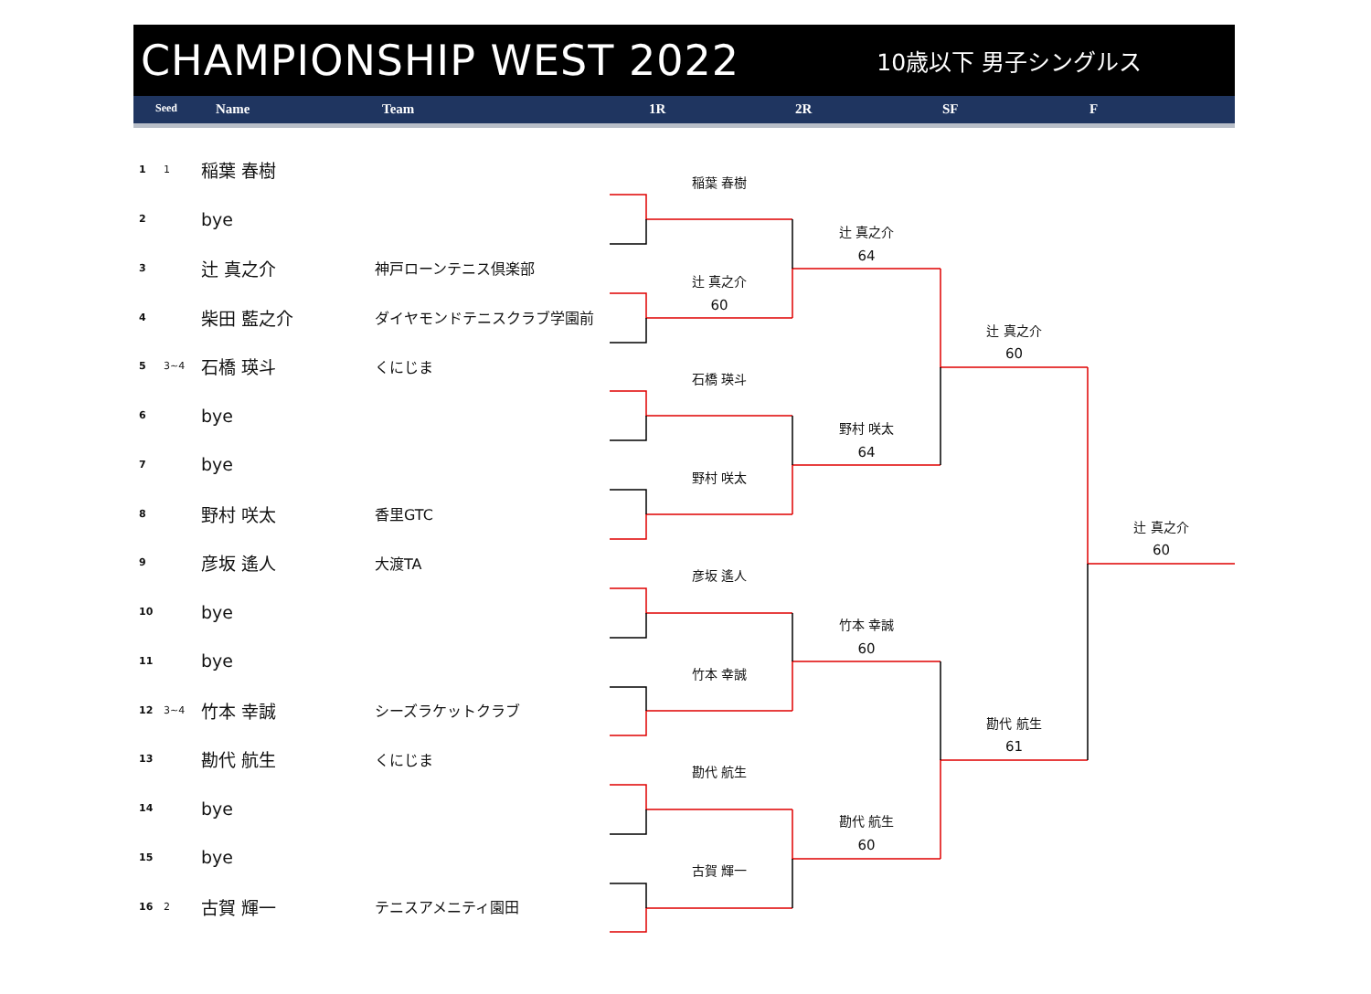CHAMPIONSHIP WEST 2022
10歳以下 男子シングルス
Seed Name Team 1R 2R SF F
1
1
稲葉 春樹
2
bye
3
辻 真之介
神戸ローンテニス倶楽部
4
柴田 藍之介
ダイヤモンドテニスクラブ学園前
5
3~4
石橋 瑛斗
くにじま
6
bye
7
bye
8
野村 咲太
香里GTC
9
彦坂 遙人
大渡TA
10
bye
11
bye
12
3~4
竹本 幸誠
シーズラケットクラブ
13
勘代 航生
くにじま
14
bye
15
bye
16
2
古賀 輝一
テニスアメニティ園田
稲葉 春樹
辻 真之介
64
辻 真之介
60
辻 真之介
60
石橋 瑛斗
野村 咲太
64
野村 咲太
辻 真之介
60
彦坂 遙人
竹本 幸誠
60
竹本 幸誠
勘代 航生
61
勘代 航生
勘代 航生
60
古賀 輝一